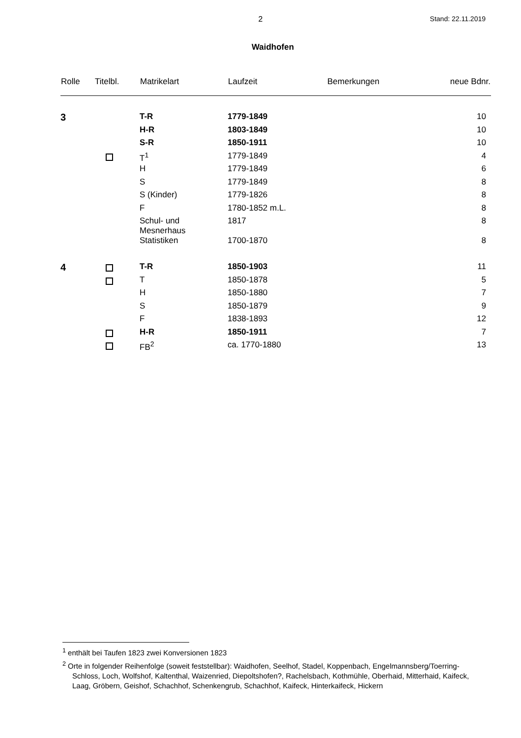2
Stand: 22.11.2019
Waidhofen
| Rolle | Titelbl. | Matrikelart | Laufzeit | Bemerkungen | neue Bdnr. |
| --- | --- | --- | --- | --- | --- |
| 3 | | T-R | 1779-1849 | | 10 |
| | | H-R | 1803-1849 | | 10 |
| | | S-R | 1850-1911 | | 10 |
| | | T<sup>1</sup> | 1779-1849 | | 4 |
| | | H | 1779-1849 | | 6 |
| | | S | 1779-1849 | | 8 |
| | | S (Kinder) | 1779-1826 | | 8 |
| | | F | 1780-1852 m.L. | | 8 |
| | | Schul- und Mesnerhaus | 1817 | | 8 |
| | | Statistiken | 1700-1870 | | 8 |
| 4 | | T-R | 1850-1903 | | 11 |
| | | T | 1850-1878 | | 5 |
| | | H | 1850-1880 | | 7 |
| | | S | 1850-1879 | | 9 |
| | | F | 1838-1893 | | 12 |
| | | H-R | 1850-1911 | | 7 |
| | | FB<sup>2</sup> | ca. 1770-1880 | | 13 |
<sup>1</sup> enthält bei Taufen 1823 zwei Konversionen 1823
<sup>2</sup> Orte in folgender Reihenfolge (soweit feststellbar): Waidhofen, Seelhof, Stadel, Koppenbach, Engelmannsberg/Toerring-Schloss, Loch, Wolfshof, Kaltenthal, Waizenried, Diepoltshofen?, Rachelsbach, Kothmühle, Oberhaid, Mitterhaid, Kaifeck, Laag, Gröbern, Geishof, Schachhof, Schenkengrub, Schachhof, Kaifeck, Hinterkaifeck, Hickern